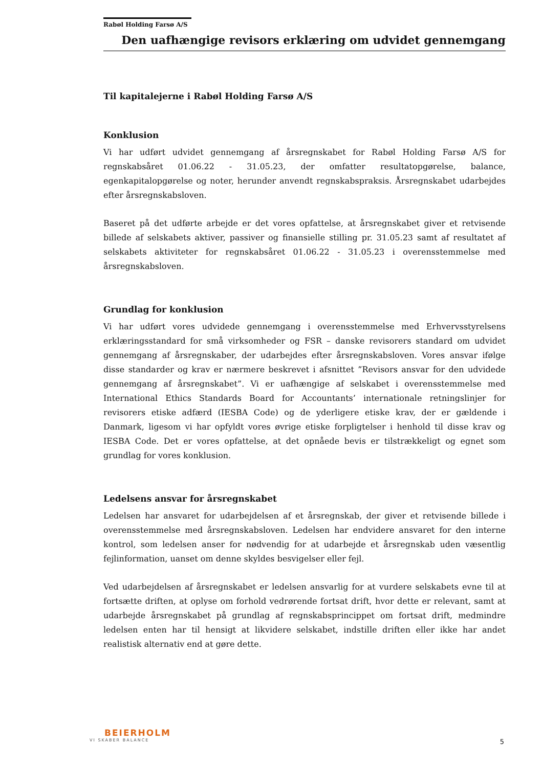Rabøl Holding Farsø A/S
Den uafhængige revisors erklæring om udvidet gennemgang
Til kapitalejerne i Rabøl Holding Farsø A/S
Konklusion
Vi har udført udvidet gennemgang af årsregnskabet for Rabøl Holding Farsø A/S for regnskabsåret 01.06.22 - 31.05.23, der omfatter resultatopgørelse, balance, egenkapitalopgørelse og noter, herunder anvendt regnskabspraksis. Årsregnskabet udarbejdes efter årsregnskabsloven.
Baseret på det udførte arbejde er det vores opfattelse, at årsregnskabet giver et retvisende billede af selskabets aktiver, passiver og finansielle stilling pr. 31.05.23 samt af resultatet af selskabets aktiviteter for regnskabsåret 01.06.22 - 31.05.23 i overensstemmelse med årsregnskabsloven.
Grundlag for konklusion
Vi har udført vores udvidede gennemgang i overensstemmelse med Erhvervsstyrelsens erklæringsstandard for små virksomheder og FSR – danske revisorers standard om udvidet gennemgang af årsregnskaber, der udarbejdes efter årsregnskabsloven. Vores ansvar ifølge disse standarder og krav er nærmere beskrevet i afsnittet ”Revisors ansvar for den udvidede gennemgang af årsregnskabet”. Vi er uafhængige af selskabet i overensstemmelse med International Ethics Standards Board for Accountants’ internationale retningslinjer for revisorers etiske adfærd (IESBA Code) og de yderligere etiske krav, der er gældende i Danmark, ligesom vi har opfyldt vores øvrige etiske forpligtelser i henhold til disse krav og IESBA Code. Det er vores opfattelse, at det opnåede bevis er tilstrækkeligt og egnet som grundlag for vores konklusion.
Ledelsens ansvar for årsregnskabet
Ledelsen har ansvaret for udarbejdelsen af et årsregnskab, der giver et retvisende billede i overensstemmelse med årsregnskabsloven. Ledelsen har endvidere ansvaret for den interne kontrol, som ledelsen anser for nødvendig for at udarbejde et årsregnskab uden væsentlig fejlinformation, uanset om denne skyldes besvigelser eller fejl.
Ved udarbejdelsen af årsregnskabet er ledelsen ansvarlig for at vurdere selskabets evne til at fortsætte driften, at oplyse om forhold vedrørende fortsat drift, hvor dette er relevant, samt at udarbejde årsregnskabet på grundlag af regnskabsprincippet om fortsat drift, medmindre ledelsen enten har til hensigt at likvidere selskabet, indstille driften eller ikke har andet realistisk alternativ end at gøre dette.
BEIERHOLM
VI SKABER BALANCE
5